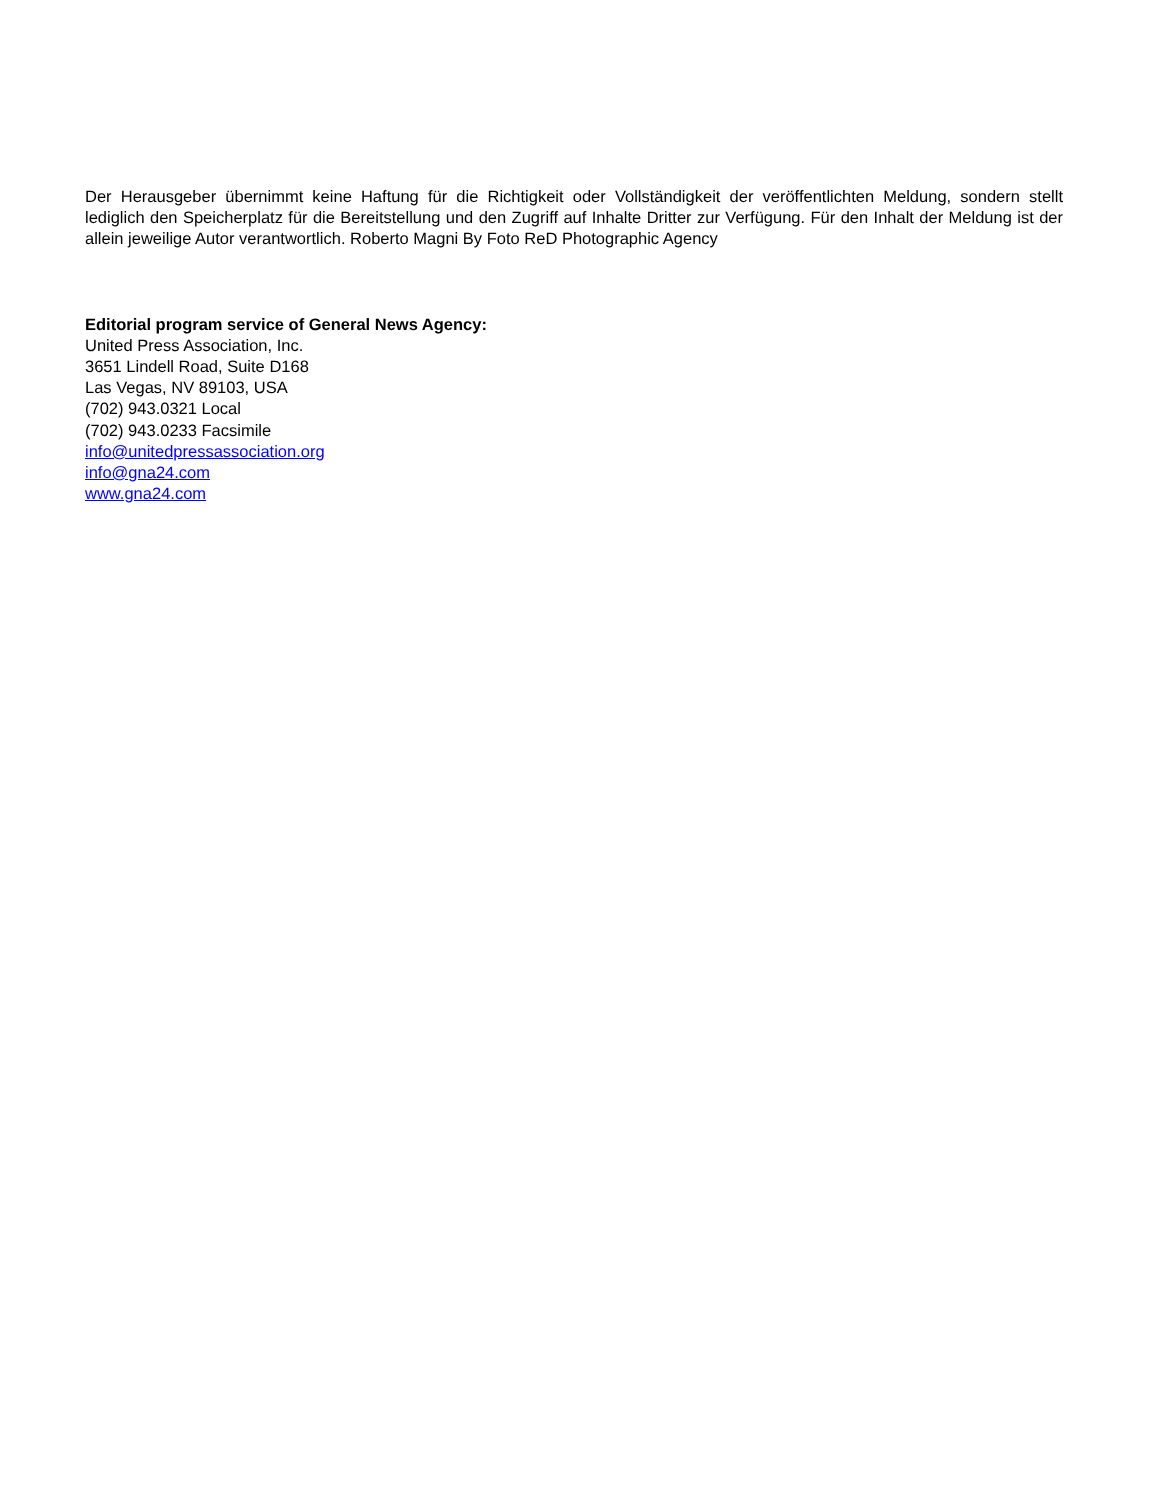Der Herausgeber übernimmt keine Haftung für die Richtigkeit oder Vollständigkeit der veröffentlichten Meldung, sondern stellt lediglich den Speicherplatz für die Bereitstellung und den Zugriff auf Inhalte Dritter zur Verfügung. Für den Inhalt der Meldung ist der allein jeweilige Autor verantwortlich. Roberto Magni By Foto ReD Photographic Agency
Editorial program service of General News Agency:
United Press Association, Inc.
3651 Lindell Road, Suite D168
Las Vegas, NV 89103, USA
(702) 943.0321 Local
(702) 943.0233 Facsimile
info@unitedpressassociation.org
info@gna24.com
www.gna24.com